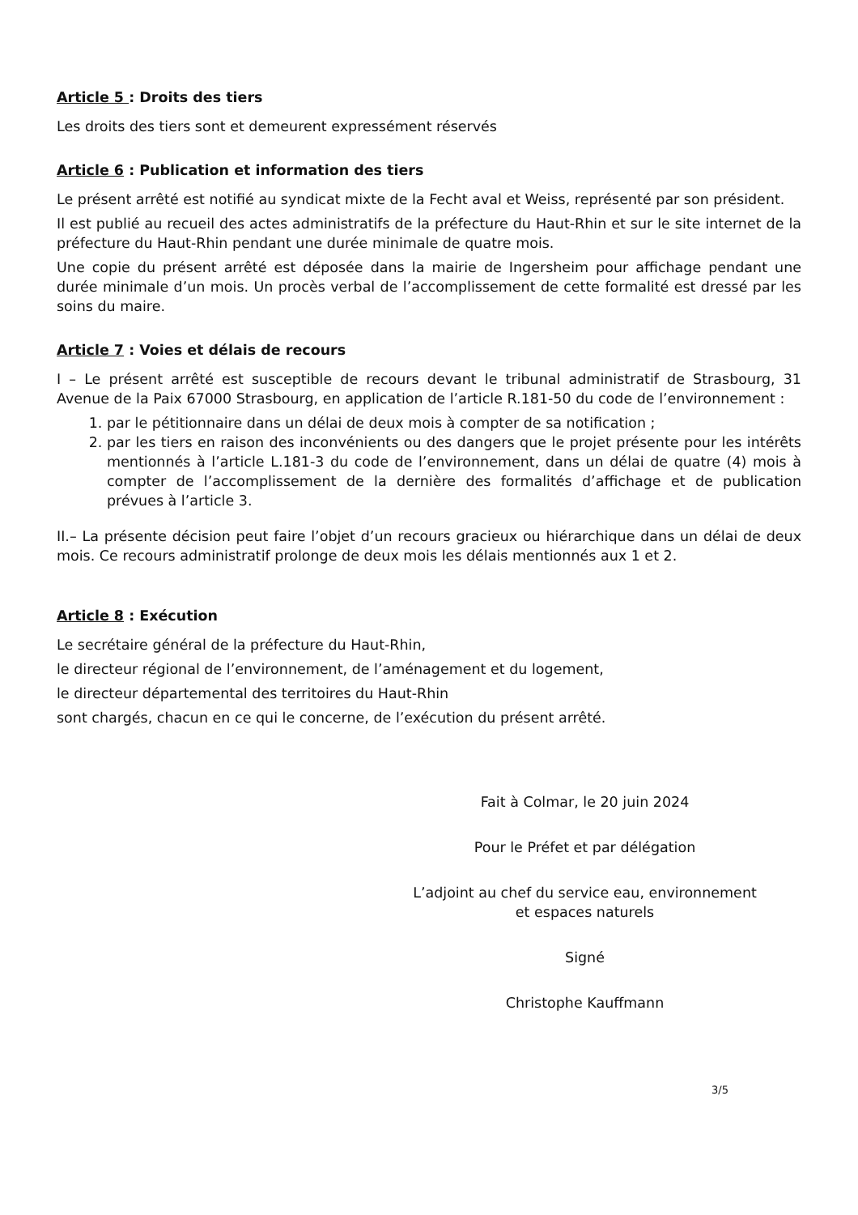Article 5 : Droits des tiers
Les droits des tiers sont et demeurent expressément réservés
Article 6 : Publication et information des tiers
Le présent arrêté est notifié au syndicat mixte de la Fecht aval et Weiss, représenté par son président.
Il est publié au recueil des actes administratifs de la préfecture du Haut-Rhin et sur le site internet de la préfecture du Haut-Rhin pendant une durée minimale de quatre mois.
Une copie du présent arrêté est déposée dans la mairie de Ingersheim pour affichage pendant une durée minimale d’un mois. Un procès verbal de l’accomplissement de cette formalité est dressé par les soins du maire.
Article 7 : Voies et délais de recours
I – Le présent arrêté est susceptible de recours devant le tribunal administratif de Strasbourg, 31 Avenue de la Paix 67000 Strasbourg, en application de l’article R.181-50 du code de l’environnement :
1. par le pétitionnaire dans un délai de deux mois à compter de sa notification ;
2. par les tiers en raison des inconvénients ou des dangers que le projet présente pour les intérêts mentionnés à l’article L.181-3 du code de l’environnement, dans un délai de quatre (4) mois à compter de l’accomplissement de la dernière des formalités d’affichage et de publication prévues à l’article 3.
II.– La présente décision peut faire l’objet d’un recours gracieux ou hiérarchique dans un délai de deux mois. Ce recours administratif prolonge de deux mois les délais mentionnés aux 1 et 2.
Article 8 : Exécution
Le secrétaire général de la préfecture du Haut-Rhin,
le directeur régional de l’environnement, de l’aménagement et du logement,
le directeur départemental des territoires du Haut-Rhin
sont chargés, chacun en ce qui le concerne, de l’exécution du présent arrêté.
Fait à Colmar, le 20 juin 2024
Pour le Préfet et par délégation
L’adjoint au chef du service eau, environnement
et espaces naturels
Signé
Christophe Kauffmann
3/5